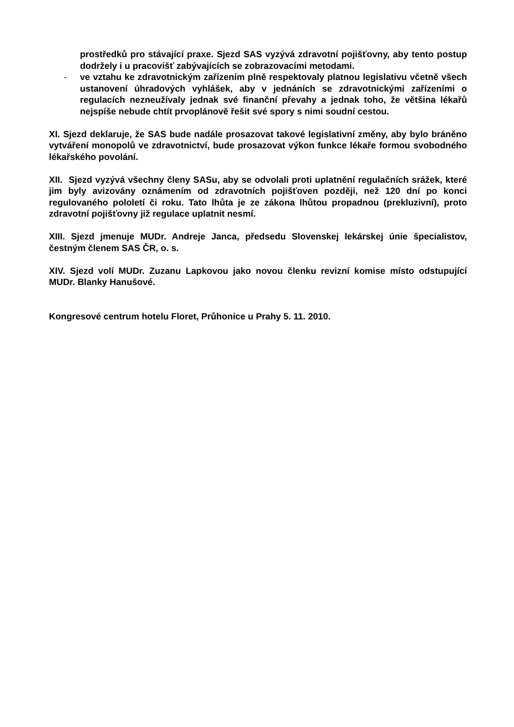prostředků pro stávající praxe. Sjezd SAS vyzývá zdravotní pojišťovny, aby tento postup dodržely i u pracovišť zabývajících se zobrazovacími metodami.
- ve vztahu ke zdravotnickým zařízením plně respektovaly platnou legislativu včetně všech ustanovení úhradových vyhlášek, aby v jednáních se zdravot­nickými zařízeními o regulacích nezneužívaly jednak své finanční převahy a jednak toho, že většina lékařů nejspíše nebude chtít prvoplánově řešit své spory s nimi soudní cestou.
XI. Sjezd deklaruje, že SAS bude nadále prosazovat takové legislativní změny, aby bylo bráněno vytváření monopolů ve zdravotnictví, bude prosazovat výkon funkce lékaře formou svobodného lékařského povolání.
XII. Sjezd vyzývá všechny členy SASu, aby se odvolali proti uplatnění regulačních srážek, které jim byly avizovány oznámením od zdravotních pojišťoven později, než 120 dní po konci regulovaného pololetí či roku. Tato lhůta je ze zákona lhůtou pro­padnou (prekluzivní), proto zdravotní pojišťovny již regulace uplatnit nesmí.
XIII. Sjezd jmenuje MUDr. Andreje Janca, předsedu Slovenskej lekárskej únie špeci­alistov, čestným členem SAS ČR, o. s.
XIV. Sjezd volí MUDr. Zuzanu Lapkovou jako novou členku revizní komise místo od­stupující MUDr. Blanky Hanušové.
Kongresové centrum hotelu Floret, Průhonice u Prahy 5. 11. 2010.